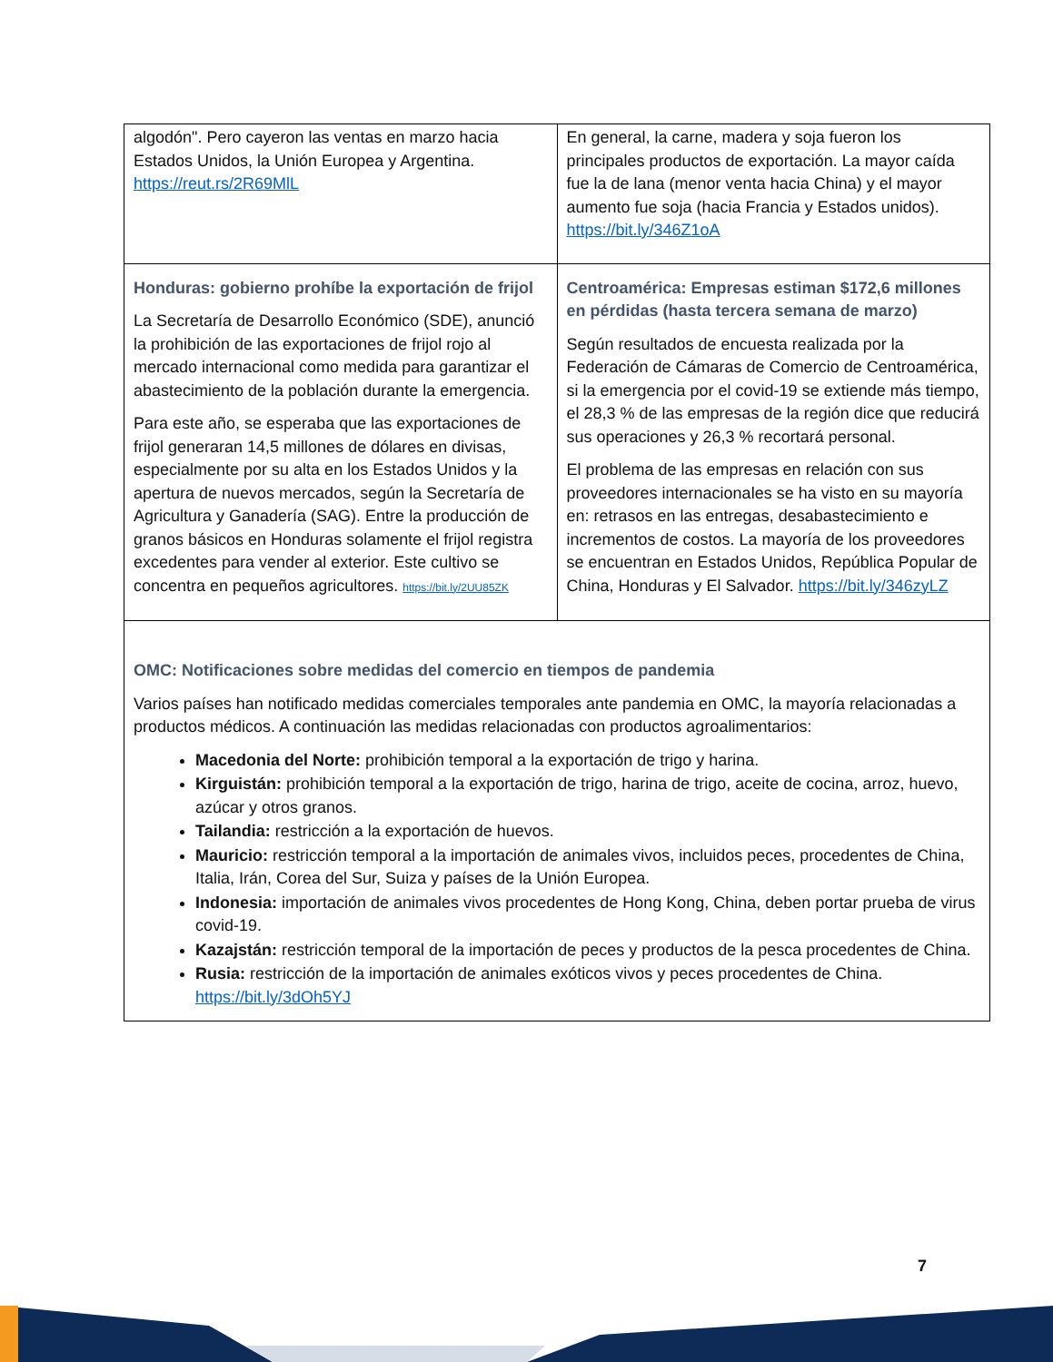| algodón". Pero cayeron las ventas en marzo hacia Estados Unidos, la Unión Europea y Argentina. https://reut.rs/2R69MlL | En general, la carne, madera y soja fueron los principales productos de exportación. La mayor caída fue la de lana (menor venta hacia China) y el mayor aumento fue soja (hacia Francia y Estados unidos). https://bit.ly/346Z1oA |
| Honduras: gobierno prohíbe la exportación de frijol La Secretaría de Desarrollo Económico (SDE), anunció la prohibición de las exportaciones de frijol rojo al mercado internacional como medida para garantizar el abastecimiento de la población durante la emergencia. Para este año, se esperaba que las exportaciones de frijol generaran 14,5 millones de dólares en divisas, especialmente por su alta en los Estados Unidos y la apertura de nuevos mercados, según la Secretaría de Agricultura y Ganadería (SAG). Entre la producción de granos básicos en Honduras solamente el frijol registra excedentes para vender al exterior. Este cultivo se concentra en pequeños agricultores. https://bit.ly/2UU85ZK | Centroamérica: Empresas estiman $172,6 millones en pérdidas (hasta tercera semana de marzo) Según resultados de encuesta realizada por la Federación de Cámaras de Comercio de Centroamérica, si la emergencia por el covid-19 se extiende más tiempo, el 28,3 % de las empresas de la región dice que reducirá sus operaciones y 26,3 % recortará personal. El problema de las empresas en relación con sus proveedores internacionales se ha visto en su mayoría en: retrasos en las entregas, desabastecimiento e incrementos de costos. La mayoría de los proveedores se encuentran en Estados Unidos, República Popular de China, Honduras y El Salvador. https://bit.ly/346zyLZ |
| OMC: Notificaciones sobre medidas del comercio en tiempos de pandemia Varios países han notificado medidas comerciales temporales ante pandemia en OMC, la mayoría relacionadas a productos médicos. A continuación las medidas relacionadas con productos agroalimentarios: Macedonia del Norte: prohibición temporal a la exportación de trigo y harina. Kirguistán: prohibición temporal a la exportación de trigo, harina de trigo, aceite de cocina, arroz, huevo, azúcar y otros granos. Tailandia: restricción a la exportación de huevos. Mauricio: restricción temporal a la importación de animales vivos, incluidos peces, procedentes de China, Italia, Irán, Corea del Sur, Suiza y países de la Unión Europea. Indonesia: importación de animales vivos procedentes de Hong Kong, China, deben portar prueba de virus covid-19. Kazajstán: restricción temporal de la importación de peces y productos de la pesca procedentes de China. Rusia: restricción de la importación de animales exóticos vivos y peces procedentes de China. https://bit.ly/3dOh5YJ | |
7